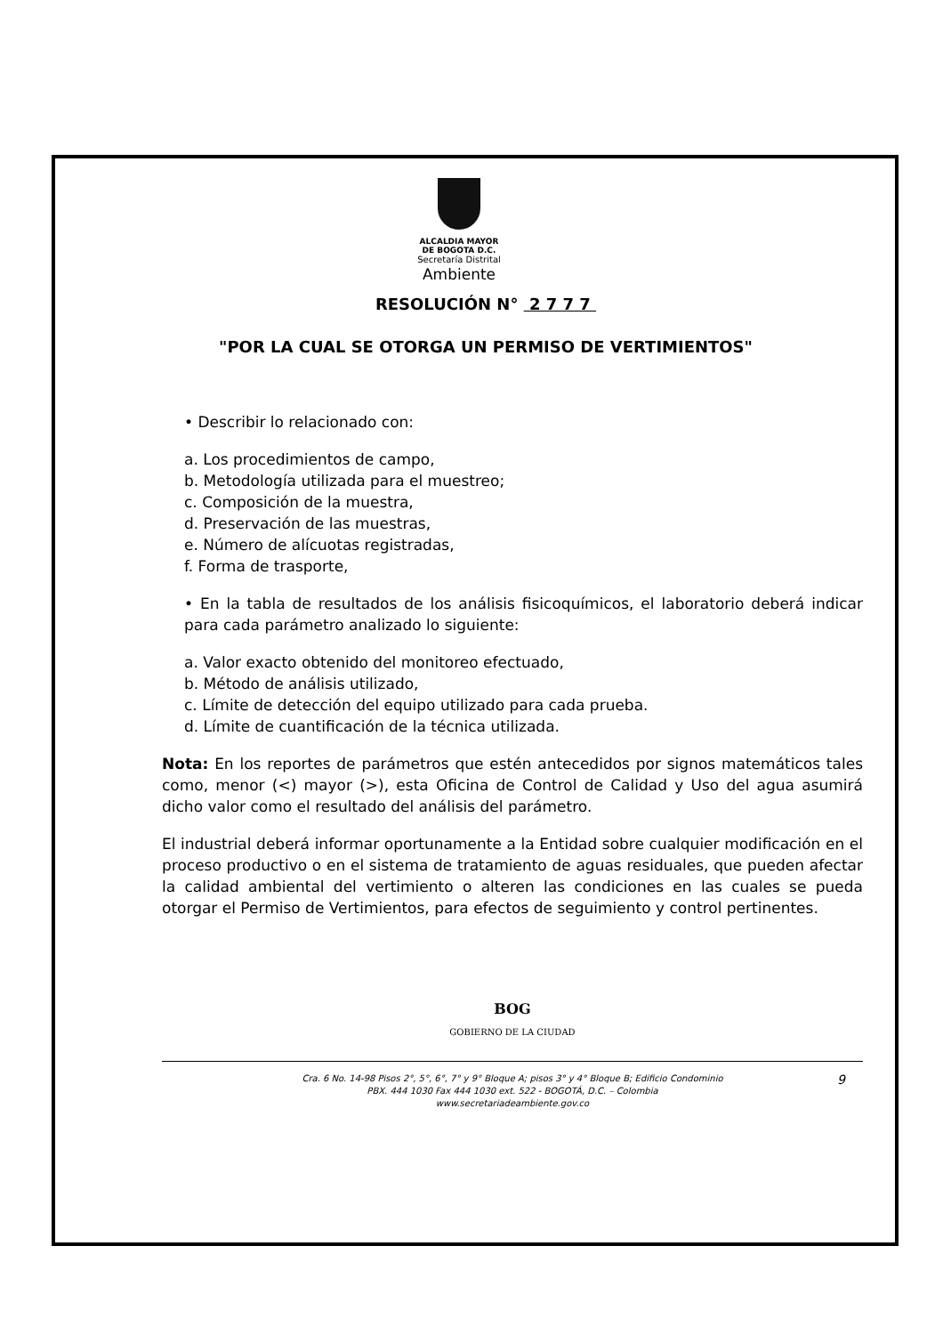ALCALDIA MAYOR
DE BOGOTA D.C.
Secretaría Distrital
Ambiente
RESOLUCIÓN N° 2 7 7 7
"POR LA CUAL SE OTORGA UN PERMISO DE VERTIMIENTOS"
• Describir lo relacionado con:
a. Los procedimientos de campo,
b. Metodología utilizada para el muestreo;
c. Composición de la muestra,
d. Preservación de las muestras,
e. Número de alícuotas registradas,
f. Forma de trasporte,
• En la tabla de resultados de los análisis fisicoquímicos, el laboratorio deberá indicar para cada parámetro analizado lo siguiente:
a. Valor exacto obtenido del monitoreo efectuado,
b. Método de análisis utilizado,
c. Límite de detección del equipo utilizado para cada prueba.
d. Límite de cuantificación de la técnica utilizada.
Nota: En los reportes de parámetros que estén antecedidos por signos matemáticos tales como, menor (<) mayor (>), esta Oficina de Control de Calidad y Uso del agua asumirá dicho valor como el resultado del análisis del parámetro.
El industrial deberá informar oportunamente a la Entidad sobre cualquier modificación en el proceso productivo o en el sistema de tratamiento de aguas residuales, que pueden afectar la calidad ambiental del vertimiento o alteren las condiciones en las cuales se pueda otorgar el Permiso de Vertimientos, para efectos de seguimiento y control pertinentes.
BOG
GOBIERNO DE LA CIUDAD
Cra. 6 No. 14-98 Pisos 2°, 5°, 6°, 7° y 9° Bloque A; pisos 3° y 4° Bloque B; Edificio Condominio
PBX. 444 1030 Fax 444 1030 ext. 522 - BOGOTÁ, D.C. – Colombia
www.secretariadeambiente.gov.co
9